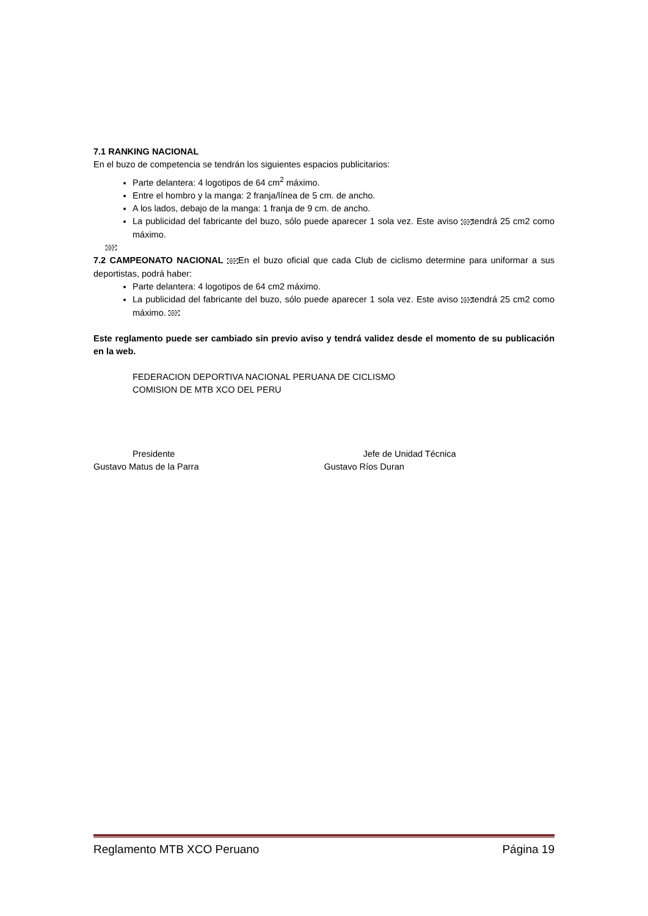7.1 RANKING NACIONAL
En el buzo de competencia se tendrán los siguientes espacios publicitarios:
Parte delantera: 4 logotipos de 64 cm<sup>2</sup> máximo.
Entre el hombro y la manga: 2 franja/línea de 5 cm. de ancho.
A los lados, debajo de la manga: 1 franja de 9 cm. de ancho.
La publicidad del fabricante del buzo, sólo puede aparecer 1 sola vez. Este aviso SEPtendrá 25 cm2 como máximo.
SEP
7.2 CAMPEONATO NACIONAL SEPEn el buzo oficial que cada Club de ciclismo determine para uniformar a sus deportistas, podrá haber:
Parte delantera: 4 logotipos de 64 cm2 máximo.
La publicidad del fabricante del buzo, sólo puede aparecer 1 sola vez. Este aviso SEPtendrá 25 cm2 como máximo. SEP
Este reglamento puede ser cambiado sin previo aviso y tendrá validez desde el momento de su publicación en la web.
FEDERACION DEPORTIVA NACIONAL PERUANA DE CICLISMO
COMISION DE MTB XCO DEL PERU
Presidente
Gustavo Matus de la Parra
Jefe de Unidad Técnica
Gustavo Ríos Duran
Reglamento MTB XCO Peruano Página 19